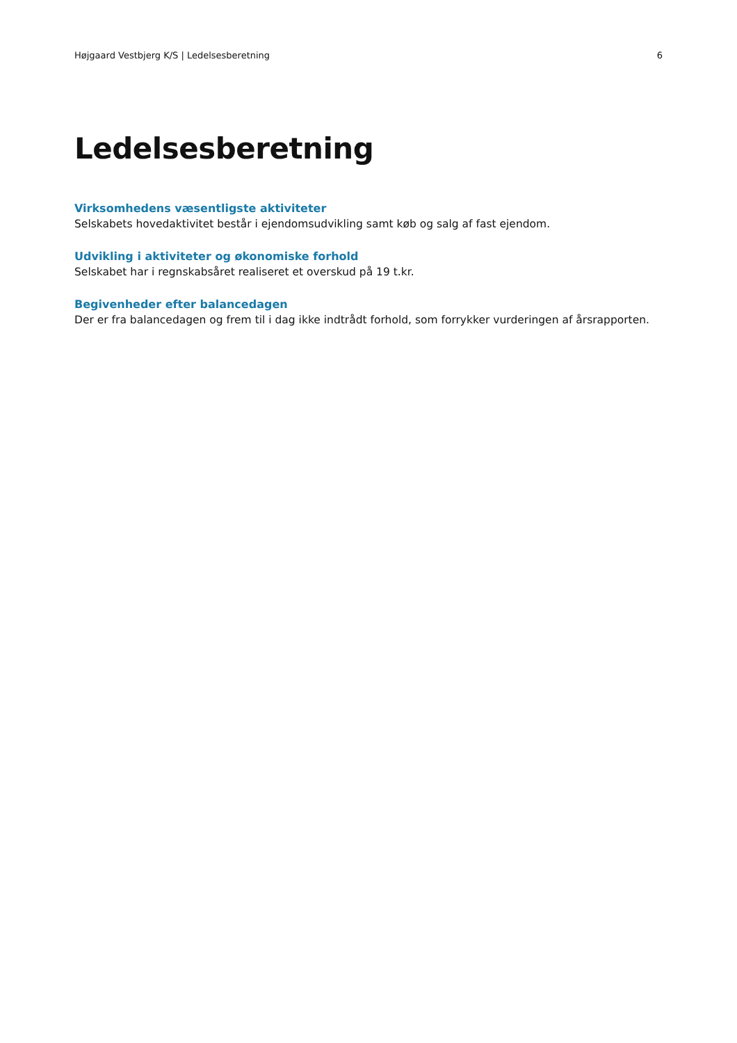Højgaard Vestbjerg K/S | Ledelsesberetning 6
Ledelsesberetning
Virksomhedens væsentligste aktiviteter
Selskabets hovedaktivitet består i ejendomsudvikling samt køb og salg af fast ejendom.
Udvikling i aktiviteter og økonomiske forhold
Selskabet har i regnskabsåret realiseret et overskud på 19 t.kr.
Begivenheder efter balancedagen
Der er fra balancedagen og frem til i dag ikke indtrådt forhold, som forrykker vurderingen af årsrapporten.